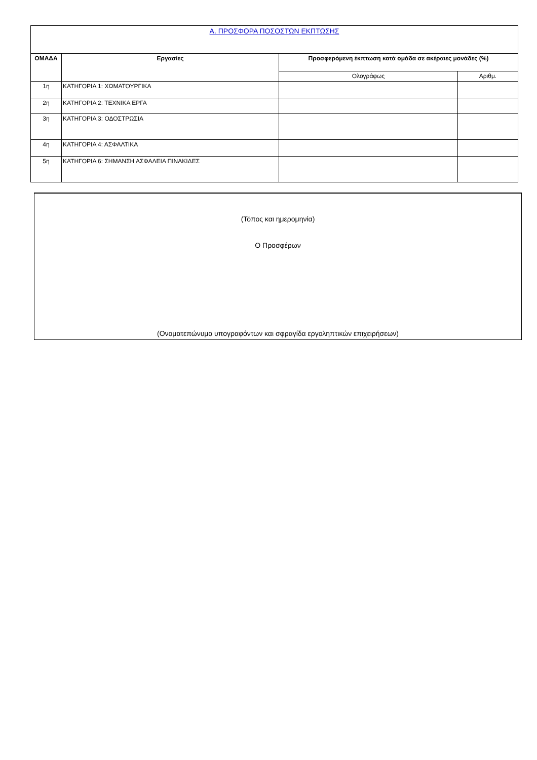| Α. ΠΡΟΣΦΟΡΑ ΠΟΣΟΣΤΩΝ ΕΚΠΤΩΣΗΣ | | | |
| ΟΜΑΔΑ | Εργασίες | Προσφερόμενη έκπτωση κατά ομάδα σε ακέραιες μονάδες (%) | |
| | | Ολογράφως | Αριθμ. |
| 1η | ΚΑΤΗΓΟΡΙΑ 1: ΧΩΜΑΤΟΥΡΓΙΚΑ | | |
| 2η | ΚΑΤΗΓΟΡΙΑ 2: ΤΕΧΝΙΚΑ ΕΡΓΑ | | |
| 3η | ΚΑΤΗΓΟΡΙΑ 3: ΟΔΟΣΤΡΩΣΙΑ | | |
| 4η | ΚΑΤΗΓΟΡΙΑ 4: ΑΣΦΑΛΤΙΚΑ | | |
| 5η | ΚΑΤΗΓΟΡΙΑ 6: ΣΗΜΑΝΣΗ ΑΣΦΑΛΕΙΑ ΠΙΝΑΚΙΔΕΣ | | |
| (Τόπος και ημερομηνία) |
| Ο Προσφέρων |
| (Ονοματεπώνυμο υπογραφόντων και σφραγίδα εργοληπτικών επιχειρήσεων) |